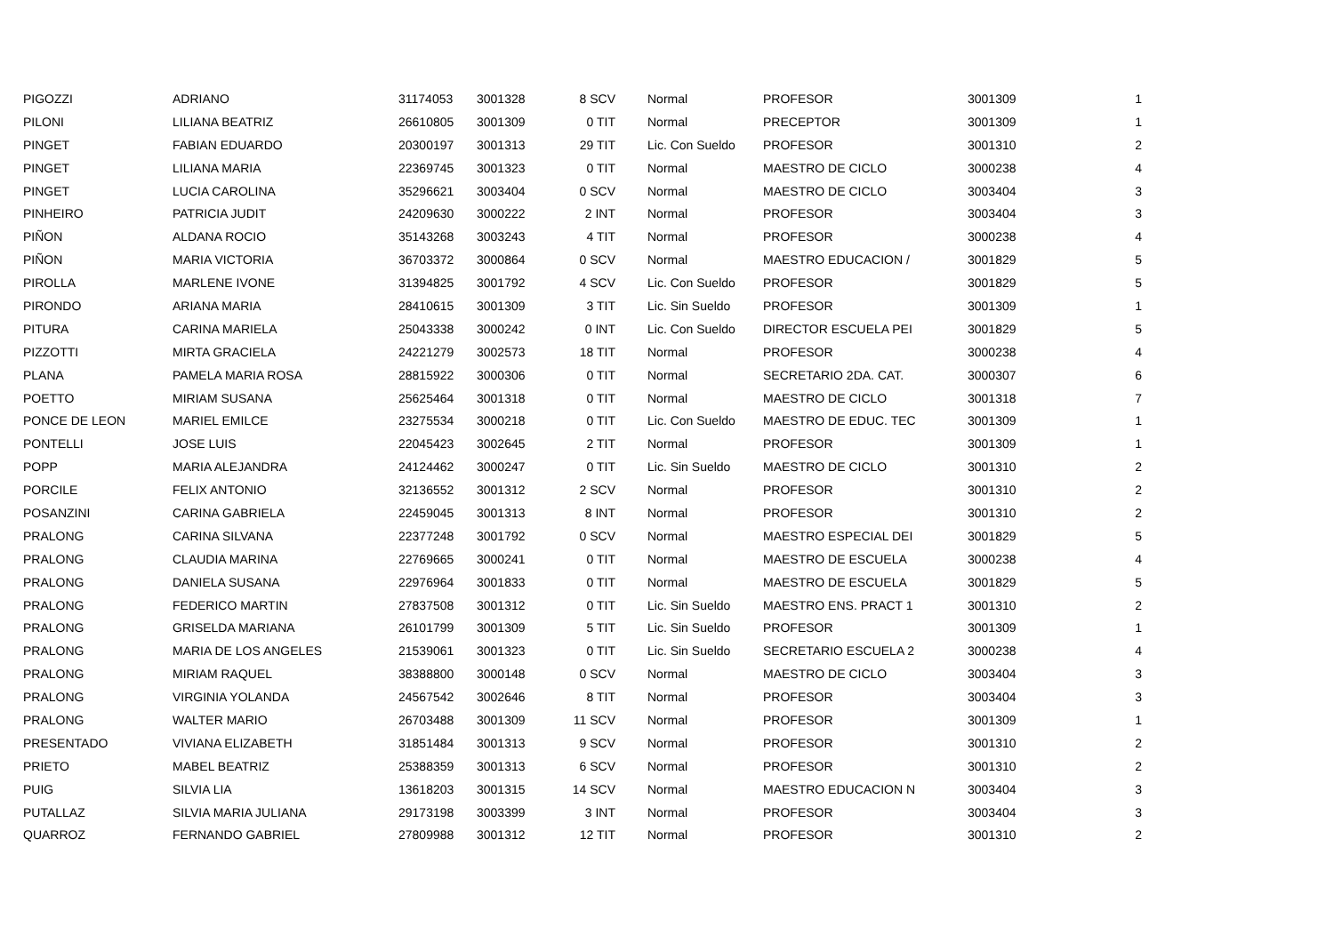| PIGOZZI | ADRIANO | 31174053 | 3001328 | 8 SCV | Normal | PROFESOR | 3001309 | 1 |
| PILONI | LILIANA BEATRIZ | 26610805 | 3001309 | 0 TIT | Normal | PRECEPTOR | 3001309 | 1 |
| PINGET | FABIAN EDUARDO | 20300197 | 3001313 | 29 TIT | Lic. Con Sueldo | PROFESOR | 3001310 | 2 |
| PINGET | LILIANA MARIA | 22369745 | 3001323 | 0 TIT | Normal | MAESTRO DE CICLO | 3000238 | 4 |
| PINGET | LUCIA CAROLINA | 35296621 | 3003404 | 0 SCV | Normal | MAESTRO DE CICLO | 3003404 | 3 |
| PINHEIRO | PATRICIA JUDIT | 24209630 | 3000222 | 2 INT | Normal | PROFESOR | 3003404 | 3 |
| PIÑON | ALDANA ROCIO | 35143268 | 3003243 | 4 TIT | Normal | PROFESOR | 3000238 | 4 |
| PIÑON | MARIA VICTORIA | 36703372 | 3000864 | 0 SCV | Normal | MAESTRO EDUCACION / | 3001829 | 5 |
| PIROLLA | MARLENE IVONE | 31394825 | 3001792 | 4 SCV | Lic. Con Sueldo | PROFESOR | 3001829 | 5 |
| PIRONDO | ARIANA MARIA | 28410615 | 3001309 | 3 TIT | Lic. Sin Sueldo | PROFESOR | 3001309 | 1 |
| PITURA | CARINA MARIELA | 25043338 | 3000242 | 0 INT | Lic. Con Sueldo | DIRECTOR ESCUELA PEI | 3001829 | 5 |
| PIZZOTTI | MIRTA GRACIELA | 24221279 | 3002573 | 18 TIT | Normal | PROFESOR | 3000238 | 4 |
| PLANA | PAMELA MARIA ROSA | 28815922 | 3000306 | 0 TIT | Normal | SECRETARIO 2DA. CAT. | 3000307 | 6 |
| POETTO | MIRIAM SUSANA | 25625464 | 3001318 | 0 TIT | Normal | MAESTRO DE CICLO | 3001318 | 7 |
| PONCE DE LEON | MARIEL EMILCE | 23275534 | 3000218 | 0 TIT | Lic. Con Sueldo | MAESTRO DE EDUC. TEC | 3001309 | 1 |
| PONTELLI | JOSE LUIS | 22045423 | 3002645 | 2 TIT | Normal | PROFESOR | 3001309 | 1 |
| POPP | MARIA ALEJANDRA | 24124462 | 3000247 | 0 TIT | Lic. Sin Sueldo | MAESTRO DE CICLO | 3001310 | 2 |
| PORCILE | FELIX ANTONIO | 32136552 | 3001312 | 2 SCV | Normal | PROFESOR | 3001310 | 2 |
| POSANZINI | CARINA GABRIELA | 22459045 | 3001313 | 8 INT | Normal | PROFESOR | 3001310 | 2 |
| PRALONG | CARINA SILVANA | 22377248 | 3001792 | 0 SCV | Normal | MAESTRO ESPECIAL DEI | 3001829 | 5 |
| PRALONG | CLAUDIA MARINA | 22769665 | 3000241 | 0 TIT | Normal | MAESTRO DE ESCUELA | 3000238 | 4 |
| PRALONG | DANIELA SUSANA | 22976964 | 3001833 | 0 TIT | Normal | MAESTRO DE ESCUELA | 3001829 | 5 |
| PRALONG | FEDERICO MARTIN | 27837508 | 3001312 | 0 TIT | Lic. Sin Sueldo | MAESTRO ENS. PRACT 1 | 3001310 | 2 |
| PRALONG | GRISELDA MARIANA | 26101799 | 3001309 | 5 TIT | Lic. Sin Sueldo | PROFESOR | 3001309 | 1 |
| PRALONG | MARIA DE LOS ANGELES | 21539061 | 3001323 | 0 TIT | Lic. Sin Sueldo | SECRETARIO ESCUELA 2 | 3000238 | 4 |
| PRALONG | MIRIAM RAQUEL | 38388800 | 3000148 | 0 SCV | Normal | MAESTRO DE CICLO | 3003404 | 3 |
| PRALONG | VIRGINIA YOLANDA | 24567542 | 3002646 | 8 TIT | Normal | PROFESOR | 3003404 | 3 |
| PRALONG | WALTER MARIO | 26703488 | 3001309 | 11 SCV | Normal | PROFESOR | 3001309 | 1 |
| PRESENTADO | VIVIANA ELIZABETH | 31851484 | 3001313 | 9 SCV | Normal | PROFESOR | 3001310 | 2 |
| PRIETO | MABEL BEATRIZ | 25388359 | 3001313 | 6 SCV | Normal | PROFESOR | 3001310 | 2 |
| PUIG | SILVIA LIA | 13618203 | 3001315 | 14 SCV | Normal | MAESTRO EDUCACION N | 3003404 | 3 |
| PUTALLAZ | SILVIA MARIA JULIANA | 29173198 | 3003399 | 3 INT | Normal | PROFESOR | 3003404 | 3 |
| QUARROZ | FERNANDO GABRIEL | 27809988 | 3001312 | 12 TIT | Normal | PROFESOR | 3001310 | 2 |